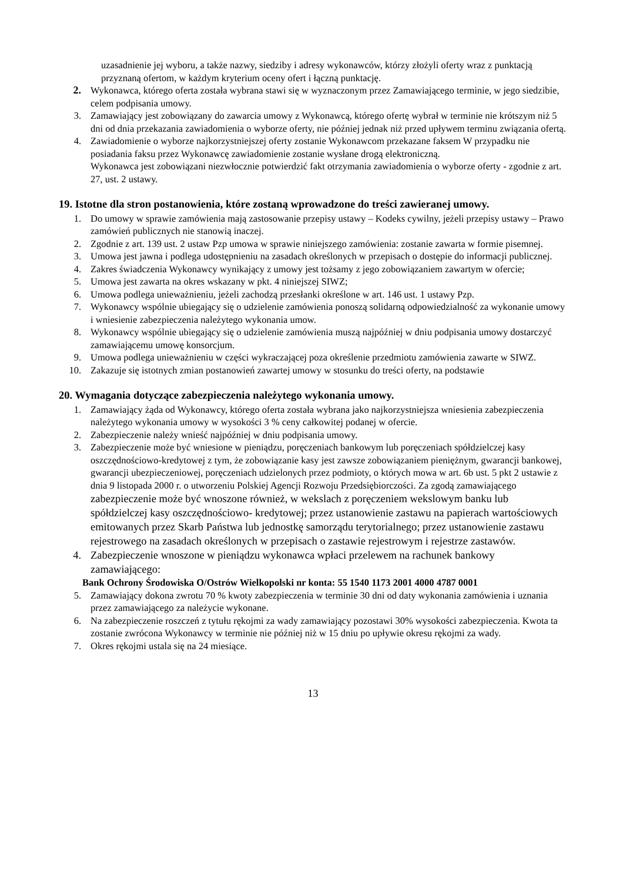uzasadnienie jej wyboru, a także nazwy, siedziby i adresy wykonawców, którzy złożyli oferty wraz z punktacją przyznaną ofertom, w każdym kryterium oceny ofert i łączną punktację.
2. Wykonawca, którego oferta została wybrana stawi się w wyznaczonym przez Zamawiającego terminie, w jego siedzibie, celem podpisania umowy.
3. Zamawiający jest zobowiązany do zawarcia umowy z Wykonawcą, którego ofertę wybrał w terminie nie krótszym niż 5 dni od dnia przekazania zawiadomienia o wyborze oferty, nie później jednak niż przed upływem terminu związania ofertą.
4. Zawiadomienie o wyborze najkorzystniejszej oferty zostanie Wykonawcom przekazane faksem W przypadku nie posiadania faksu przez Wykonawcę zawiadomienie zostanie wysłane drogą elektroniczną.
Wykonawca jest zobowiązani niezwłocznie potwierdzić fakt otrzymania zawiadomienia o wyborze oferty - zgodnie z art. 27, ust. 2 ustawy.
19. Istotne dla stron postanowienia, które zostaną wprowadzone do treści zawieranej umowy.
1. Do umowy w sprawie zamówienia mają zastosowanie przepisy ustawy – Kodeks cywilny, jeżeli przepisy ustawy – Prawo zamówień publicznych nie stanowią inaczej.
2. Zgodnie z art. 139 ust. 2 ustaw Pzp umowa w sprawie niniejszego zamówienia: zostanie zawarta w formie pisemnej.
3. Umowa jest jawna i podlega udostępnieniu na zasadach określonych w przepisach o dostępie do informacji publicznej.
4. Zakres świadczenia Wykonawcy wynikający z umowy jest tożsamy z jego zobowiązaniem zawartym w ofercie;
5. Umowa jest zawarta na okres wskazany w pkt. 4 niniejszej SIWZ;
6. Umowa podlega unieważnieniu, jeżeli zachodzą przesłanki określone w art. 146 ust. 1 ustawy Pzp.
7. Wykonawcy wspólnie ubiegający się o udzielenie zamówienia ponoszą solidarną odpowiedzialność za wykonanie umowy i wniesienie zabezpieczenia należytego wykonania umow.
8. Wykonawcy wspólnie ubiegający się o udzielenie zamówienia muszą najpóźniej w dniu podpisania umowy dostarczyć zamawiającemu umowę konsorcjum.
9. Umowa podlega unieważnieniu w części wykraczającej poza określenie przedmiotu zamówienia zawarte w SIWZ.
10. Zakazuje się istotnych zmian postanowień zawartej umowy w stosunku do treści oferty, na podstawie
20. Wymagania dotyczące zabezpieczenia należytego wykonania umowy.
1. Zamawiający żąda od Wykonawcy, którego oferta została wybrana jako najkorzystniejsza wniesienia zabezpieczenia należytego wykonania umowy w wysokości 3 % ceny całkowitej podanej w ofercie.
2. Zabezpieczenie należy wnieść najpóźniej w dniu podpisania umowy.
3. Zabezpieczenie może być wniesione w pieniądzu, poręczeniach bankowym lub poręczeniach spółdzielczej kasy oszczędnościowo-kredytowej z tym, że zobowiązanie kasy jest zawsze zobowiązaniem pieniężnym, gwarancji bankowej, gwarancji ubezpieczeniowej, poręczeniach udzielonych przez podmioty, o których mowa w art. 6b ust. 5 pkt 2 ustawie z dnia 9 listopada 2000 r. o utworzeniu Polskiej Agencji Rozwoju Przedsiębiorczości. Za zgodą zamawiającego zabezpieczenie może być wnoszone również, w wekslach z poręczeniem wekslowym banku lub spółdzielczej kasy oszczędnościowo- kredytowej; przez ustanowienie zastawu na papierach wartościowych emitowanych przez Skarb Państwa lub jednostkę samorządu terytorialnego; przez ustanowienie zastawu rejestrowego na zasadach określonych w przepisach o zastawie rejestrowym i rejestrze zastawów.
4. Zabezpieczenie wnoszone w pieniądzu wykonawca wpłaci przelewem na rachunek bankowy zamawiającego:
Bank Ochrony Środowiska O/Ostrów Wielkopolski nr konta: 55 1540 1173 2001 4000 4787 0001
5. Zamawiający dokona zwrotu 70 % kwoty zabezpieczenia w terminie 30 dni od daty wykonania zamówienia i uznania przez zamawiającego za należycie wykonane.
6. Na zabezpieczenie roszczeń z tytułu rękojmi za wady zamawiający pozostawi 30% wysokości zabezpieczenia. Kwota ta zostanie zwrócona Wykonawcy w terminie nie później niż w 15 dniu po upływie okresu rękojmi za wady.
7. Okres rękojmi ustala się na 24 miesiące.
13